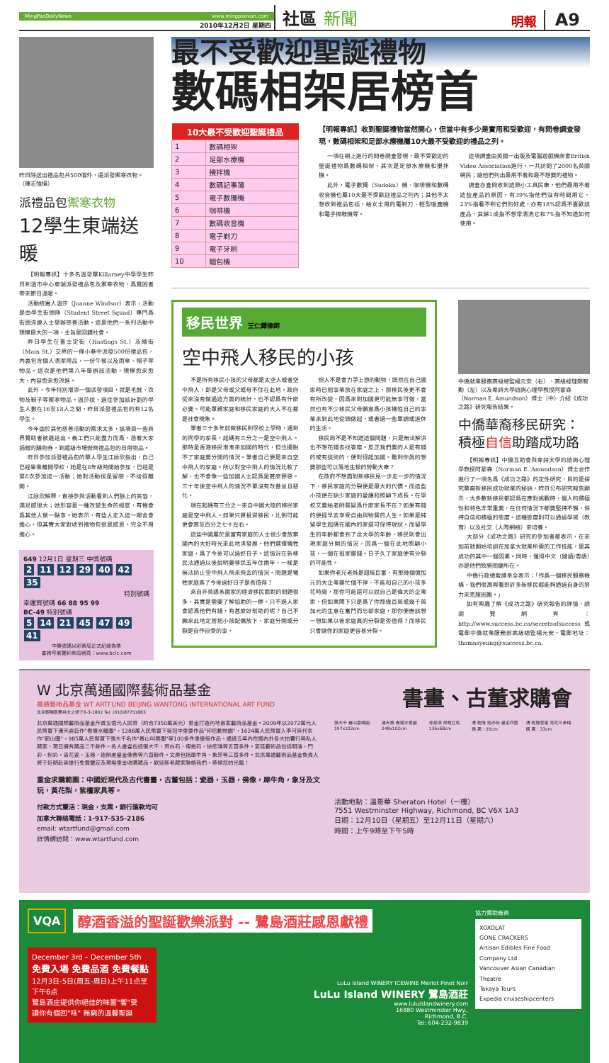MingPaoDailyNews www.mingpaovan.com
2010年12月2日 星期四
社區
新聞
明報
A9
昨日除送出禮品包共500個外，還派發禦寒衣物。 （陳志強攝）
派禮品包禦寒衣物
12學生東端送暖
【明報專訊】十多名溫哥華Killarney中學學生昨日到溫市中心東端派發禮品包及禦寒衣物，爲貧困者帶來節日溫暖。
活動統籌人溫莎（Joanne Windsor）表示，活動是由學生街頭隊（Student Street Squad）專門爲街頭流連人士舉辦慈善活動。這是他們一系列活動中規模最大的一項，主旨是回饋社會。
昨日學生在喜士定街（Hastings St.）及緬街（Main St.）交界的一條小巷中派發500份禮品包，內裏包含個人清潔用品，一份午餐以及雨傘、帽子等物品。這次是他們第八年舉辦該活動，規模愈來愈大，內容愈來愈改進。
此外，今年特別增添一個派發項目，就是毛氈、衣物及鞋子等禦寒物品。溫莎說，過往參加該計劃的學生人數在16至18人之間，昨日派發禮品包的有12名學生。
今年由於其他慈善活動的需求太多，該項目一些商界贊助者被逼退出。義工們只能盡力而爲，憑着大家捐贈的購物券，到超級市場辦齊禮品包的日用物品。
昨日參加派發禮品包的華人學生江詠欣指出，自己已經畢業離開學校，她是在8年級時開始參加，已經是第6次參加這一活動；她對活動很是留戀，不捨得離開。
江詠欣解釋，直接參與活動看到人們臉上的笑容，滿足感很大；她形容是一種改變生命的經歷，有機會爲其他人做一點事。她表示，有些人走入這一鄰舍會擔心，但其實大家對收到禮物包很是感恩，完全不用擔心。
649 12月1日 星期三 中獎號碼
2 11 12 29 40 42 35
特別號碼
幸運寶號碼 66 88 95 99
BC-49 特別號碼
5 14 21 45 47 49 41
中獎號碼以彩票局正式紀錄為準
查詢可瀏覽彩票局網頁：www.bclc.com
最不受歡迎聖誕禮物
數碼相架居榜首
| 10大最不受歡迎聖誕禮品 | |
| --- | --- |
| 1 | 數碼相架 |
| 2 | 足部水療機 |
| 3 | 攪拌機 |
| 4 | 數碼記事簿 |
| 5 | 電子數獨機 |
| 6 | 咖啡機 |
| 7 | 數碼收音機 |
| 8 | 電子剃刀 |
| 9 | 電子牙刷 |
| 10 | 麵包機 |
【明報專訊】收到聖誕禮物當然開心，但當中有多少是實用和受歡迎，有問卷調查發現，數碼相架和足部水療機屬10大最不受歡迎的禮品之列。
一項在網上進行的問卷調查發現，最不受歡迎的聖誕禮物爲數碼相架，其次是足部水療機和攪拌機。
此外，電子數獨（Sudoku）機、咖啡機和數碼收音機也屬10大最不受歡迎禮品之列內；其他不太想收到禮品包括，給女士用的電剃刀、輕型吸塵機和電子擦鞋機等。
這項調查由英國一出版及電腦遊戲機商會British Video Association進行，一共訪問了2000名英國網民；讓他們列出最用不着和最不想要的禮物。
調查亦查問收到這類小工具民衆，他們最用不着這些產品的原因，有39%指他們沒有時間用它，23%指看不到它們的好處，亦有18%認爲不喜歡該產品，其餘1成指不想常清洗它和7%指不知道如何使用。
移民世界 王仁鐸律師
空中飛人移民的小孩
不是所有移民小孩的父母都是太空人或者空中飛人，即是父母或父或母不住在此地，政府從來沒有做過這方面的統計，也不認爲有什麼必要。可能單親家庭和移民家庭的大人不在都是社會現象。
筆者三十多年前做移民到學校上學時，遇到的同學的家長，起碼有三分之一是空中飛人。那時是香港移民漸漸來加國的時代，但也擺脫不了家庭要分開的情況。筆者自己便是來自空中飛人的家庭。所以對空中飛人的情況比較了解，也不會像一些加國人士認爲是甚麼罪惡。三十年後空中飛人的情況不單沒有改善並且惡化。
現在起碼有三分之一來自中國大陸的移民家庭是空中飛人。如果只算投資移民，比例可能更會高至百分之七十左右。
這些中國屬於是富有家庭的人士很少會放棄國內的大好時光來此地求發展。他們選擇犧牲家庭，爲了今後可以過好日子。這情況在新移民法通過以後說明要移民五年住兩年，一樣是無法防止空中飛人飛來飛去的情況。問題是犧牲家庭爲了今後過好日子是否值得？
來自非英語系國家的經濟移民面對的問題很多，其實是需要了解協助的一群。只不過人家會認爲他們有錢，有甚麼好幫助的呢？自己不願來此地定居把小孩配偶放下，家庭分開或分裂是自作自受的事。
但人不是會力爭上游的動物，既然在自己國家時已把事業放在家庭之上，那移民後更不會有所改變，因爲來到加國更可能無事可做，當然也有不少移民父母願意爲小孩犧牲自己的事業來到此地從頭做起，或者過一些單調或退休的生活。
移民局不是不知道這個問題，只是無法解決也不想花錢去找答案。反正我們要的人是有錢的或有技術的，便對得起加國。難到你眞的想要那些可以落地生根的勞動大衆？
在政府不想面對新移民見一步走一步的情況下，移民家庭的分裂便是最大的代價。而這些小孩便在缺少家庭的愛護和照顧下成長。在學校又要給老師質疑爲什麼家長不在？如果有錢的便提早去享受自由與物質的人生。如果是純留學生起碼在國內的家還可保持現狀。而留學生的年齡都會到了念大學的年齡，移民則會出現家庭分開的情況，因爲一個在此地照顧小孩，一個在祖家賺錢。日子久了家庭便有分裂的可能性。
如果你老兄老姊是超級巨富，有那幾個億加元的大企業要忙個不停，不能和自己的小孩多花時間，那你可能還可以說自己是偉大的企業家，但如果閣下只是爲了你那幾百萬或幾千萬加元的生意在奮鬥而忘卻家庭，那你便應該想一想如果以後家庭眞的分裂是否值得？而移民只會讓你的家庭更容易分裂。
中僑就業服務高級總監楊元安（右）、高級經理鄭智勳（左）以及卑詩大學諮詢心理學教授阿蒙森（Norman E. Amundson）博士（中）介紹《成功之路》研究報告結果。
中僑華裔移民研究：
積極自信助踏成功路
【明報專訊】中僑互助會與卑詩大學的諮詢心理學教授阿蒙森（Norman E. Amundson）博士合作進行了一項名爲《成功之路》的定性研究，目的是探究華裔新移民成功就業的秘訣，昨日公布研究報告顯示，大多數新移民都認爲在應對挑戰時，個人的積極性和特色非常重要，在任何情況下都要堅持不懈，保持自信和積極的態度。這種態度則可以通過學習（教育）以及社交（人際網絡）來培養。
大部分《成功之路》研究的參加者都表示，在來加前就開始培訓在加拿大就業所需的工作技能，是其成功的其中一個因素。同時，懂得中文（國語/粵語）亦是他們致勝關鍵所在。
中僑行政總裁譚阜全表示：「作爲一個移民服務機構，我們很高興看到許多新移民都能夠通過自身的努力來克服困難。」
如有興趣了解《成功之路》研究報告的詳情，請瀏覽網頁：http://www.success.bc.ca/secretsofsuccess 或電郵中僑就業服務部高級總監楊元安，電郵地址：thomasyeung@success.bc.ca.
W 北京萬通國際藝術品基金
萬通藝術品基金 WT ARTFUND BEIJING WANTONG INTERNATIONAL ART FUND
北京朝陽區雙井夫之娇子6-3-1802 Tel: (010)87751883
書畫、古董求購會
北京萬通國際藝術品基金斥資五億元人民幣（約合7350萬美元）重金打造內地首家藝術品基金。2009年以2072萬元人民幣買下潘天壽巨作"春塘水暖圖"，1288萬人民幣買下吳冠中重要作品"印尼動物園"，1624萬人民幣買入李可染代表作"韶山圖"，985萬人民幣買下張大千名作"春山叫雲圖"等100多件重量級作品。通過五年內在國內外各大拍賣行與私人藏家，現已擁有藏品二千餘件。名人書畫包括張大千，齊白石，傅抱石，徐悲鴻等五百多件。宮廷藝術品包括明清，門彩，粉彩，青花瓷，玉器，造辦處鎏金佛像等六百餘件。文房包括犀牛角，象牙等三百多件。北京萬通藝術品基金負責人將于近期赴美進行免費鑒定及現場重金收購藏品。歡迎新老藏家聯絡我們，恭候您的光臨！
重金求購範圍：中國近現代及古代書畫，古董包括：瓷器，玉器，佛像，犀牛角，象牙及文玩，黃花梨，紫檀家具等。
付款方式靈活：現金，支票，銀行匯款均可
加拿大聯絡電話：1-917-535-2186
email: wtartfund@gmail.com
詳情請訪問：www.wtartfund.com
張大千 春山雲嶠圖 197x102cm 潘天壽 春塘水暖圖 248x102cm 徐悲鴻 昂頭立馬 136x68cm 清 乾隆 造办处 鎏金四面佛 高：55cm 清 乾隆官窑 青花三多梅瓶 高：33cm
活動地點：溫哥華 Sheraton Hotel（一樓）
7551 Westminster Highway, Richmond, BC V6X 1A3
日期：12月10日（星期五）至12月11日（星期六）
時間：上午9時至下午5時
VQA 醇酒香溢的聖誕歡樂派對 -- 鷺島酒莊感恩獻禮
December 3rd – December 5th
免費入場 免費品酒 免費餐點
12月3日-5日(周五-周日)上午11点至下午6点
鷺島酒庄提供你絕佳的味蕾"饗"受
讓你有個回"味" 無窮的溫馨聖誕
LuLu Island WINERY ICEWINE Merlot Pinot Noir
LuLu Island WINERY 鷺島酒莊
www.luluislandwinery.com
16880 Westminster Hwy.,
Richmond, B.C.
Tel: 604-232-9839
協力贊助廠商
XOXOLAT
GONE CRACKERS
Artisan Edibles Fine Food Company Ltd
Vancouver Asian Canadian Theatre
Takaya Tours
Expedia cruiseshipcenters